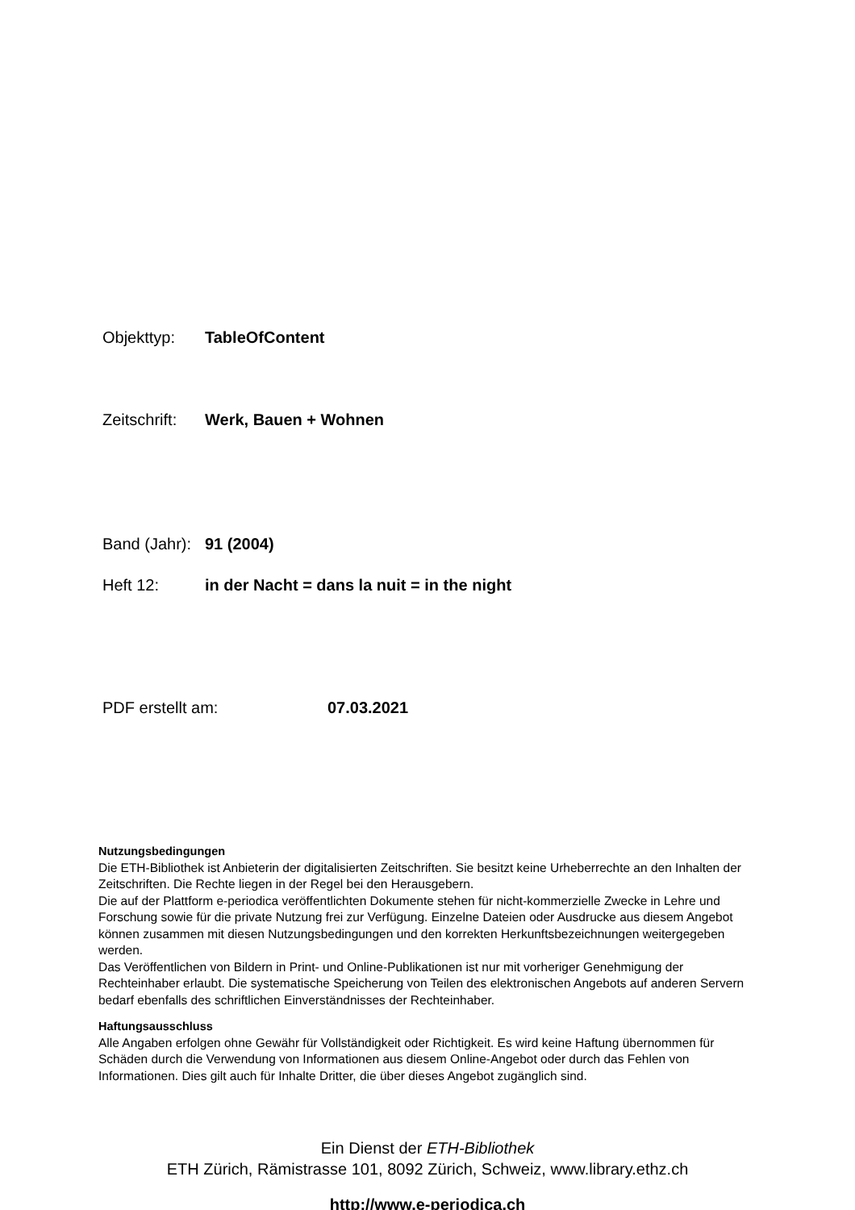Objekttyp: TableOfContent
Zeitschrift: Werk, Bauen + Wohnen
Band (Jahr): 91 (2004)
Heft 12: in der Nacht = dans la nuit = in the night
PDF erstellt am: 07.03.2021
Nutzungsbedingungen
Die ETH-Bibliothek ist Anbieterin der digitalisierten Zeitschriften. Sie besitzt keine Urheberrechte an den Inhalten der Zeitschriften. Die Rechte liegen in der Regel bei den Herausgebern.
Die auf der Plattform e-periodica veröffentlichten Dokumente stehen für nicht-kommerzielle Zwecke in Lehre und Forschung sowie für die private Nutzung frei zur Verfügung. Einzelne Dateien oder Ausdrucke aus diesem Angebot können zusammen mit diesen Nutzungsbedingungen und den korrekten Herkunftsbezeichnungen weitergegeben werden.
Das Veröffentlichen von Bildern in Print- und Online-Publikationen ist nur mit vorheriger Genehmigung der Rechteinhaber erlaubt. Die systematische Speicherung von Teilen des elektronischen Angebots auf anderen Servern bedarf ebenfalls des schriftlichen Einverständnisses der Rechteinhaber.
Haftungsausschluss
Alle Angaben erfolgen ohne Gewähr für Vollständigkeit oder Richtigkeit. Es wird keine Haftung übernommen für Schäden durch die Verwendung von Informationen aus diesem Online-Angebot oder durch das Fehlen von Informationen. Dies gilt auch für Inhalte Dritter, die über dieses Angebot zugänglich sind.
Ein Dienst der ETH-Bibliothek
ETH Zürich, Rämistrasse 101, 8092 Zürich, Schweiz, www.library.ethz.ch
http://www.e-periodica.ch